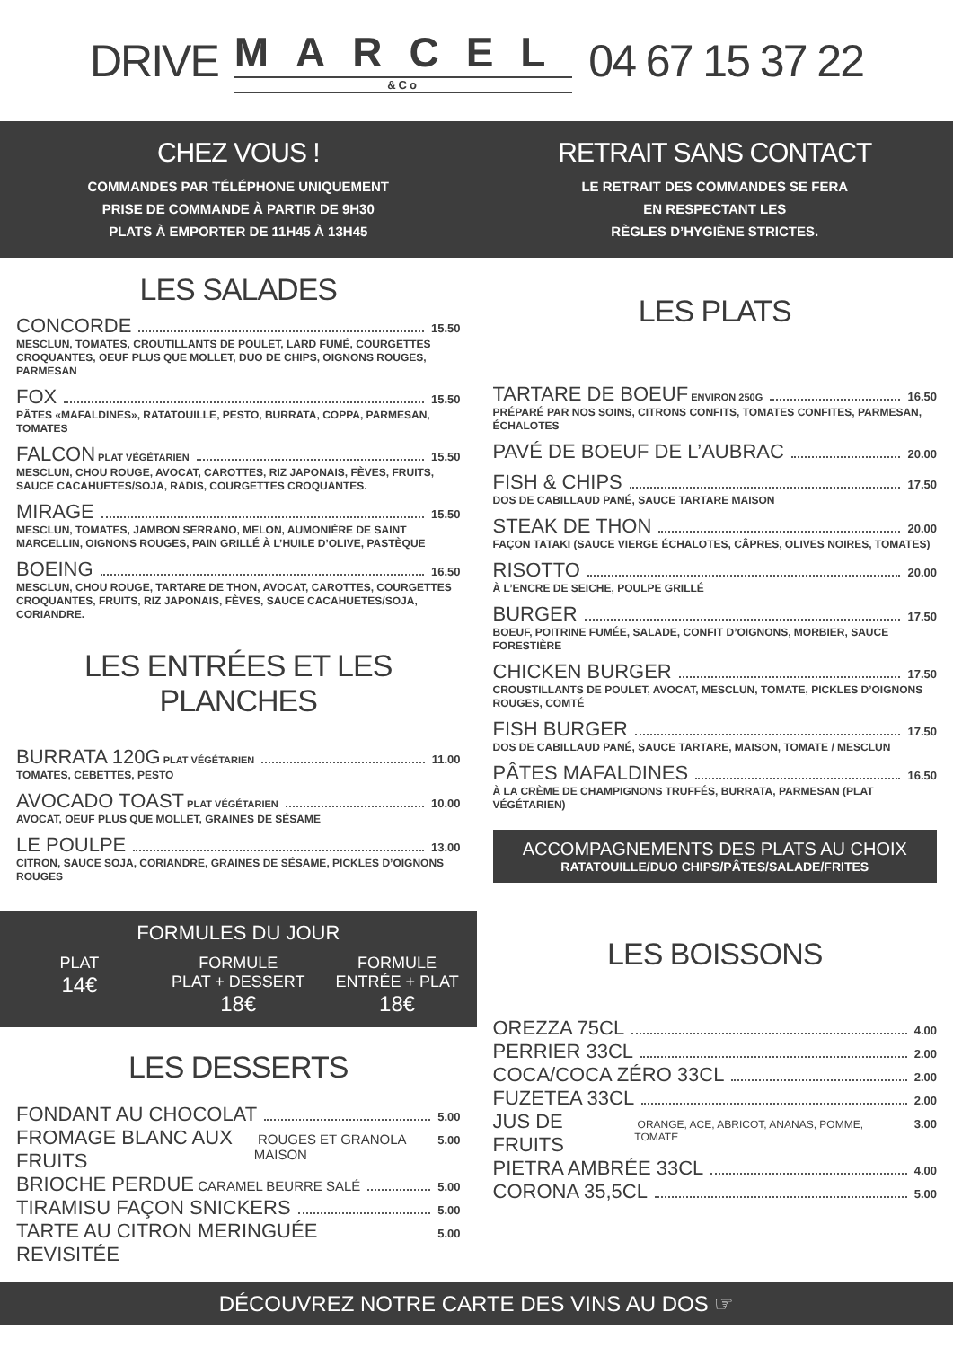DRIVE
MARCEL
&Co
04 67 15 37 22
CHEZ VOUS !
COMMANDES PAR TÉLÉPHONE UNIQUEMENT
PRISE DE COMMANDE À PARTIR DE 9H30
PLATS À EMPORTER DE 11H45 À 13H45
RETRAIT SANS CONTACT
LE RETRAIT DES COMMANDES SE FERA
EN RESPECTANT LES
RÈGLES D’HYGIÈNE STRICTES.
LES SALADES
CONCORDE 15.50
MESCLUN, TOMATES, CROUTILLANTS DE POULET, LARD FUMÉ, COURGETTES CROQUANTES, OEUF PLUS QUE MOLLET, DUO DE CHIPS, OIGNONS ROUGES, PARMESAN
FOX 15.50
PÂTES «MAFALDINES», RATATOUILLE, PESTO, BURRATA, COPPA, PARMESAN, TOMATES
FALCON PLAT VÉGÉTARIEN 15.50
MESCLUN, CHOU ROUGE, AVOCAT, CAROTTES, RIZ JAPONAIS, FÈVES, FRUITS, SAUCE CACAHUETES/SOJA, RADIS, COURGETTES CROQUANTES.
MIRAGE 15.50
MESCLUN, TOMATES, JAMBON SERRANO, MELON, AUMONIÈRE DE SAINT MARCELLIN, OIGNONS ROUGES, PAIN GRILLÉ À L’HUILE D’OLIVE, PASTÈQUE
BOEING 16.50
MESCLUN, CHOU ROUGE, TARTARE DE THON, AVOCAT, CAROTTES, COURGETTES CROQUANTES, FRUITS, RIZ JAPONAIS, FÈVES, SAUCE CACAHUETES/SOJA, CORIANDRE.
LES ENTRÉES ET LES PLANCHES
BURRATA 120G PLAT VÉGÉTARIEN 11.00
TOMATES, CEBETTES, PESTO
AVOCADO TOAST PLAT VÉGÉTARIEN 10.00
AVOCAT, OEUF PLUS QUE MOLLET, GRAINES DE SÉSAME
LE POULPE 13.00
CITRON, SAUCE SOJA, CORIANDRE, GRAINES DE SÉSAME, PICKLES D’OIGNONS ROUGES
FORMULES DU JOUR
PLAT
14€
FORMULE
PLAT + DESSERT
18€
FORMULE
ENTRÉE + PLAT
18€
LES DESSERTS
FONDANT AU CHOCOLAT 5.00
FROMAGE BLANC AUX FRUITS ROUGES ET GRANOLA MAISON 5.00
BRIOCHE PERDUE CARAMEL BEURRE SALÉ 5.00
TIRAMISU FAÇON SNICKERS 5.00
TARTE AU CITRON MERINGUÉE REVISITÉE 5.00
LES PLATS
TARTARE DE BOEUF ENVIRON 250G 16.50
PRÉPARÉ PAR NOS SOINS, CITRONS CONFITS, TOMATES CONFITES, PARMESAN, ÉCHALOTES
PAVÉ DE BOEUF DE L’AUBRAC 20.00
FISH & CHIPS 17.50
DOS DE CABILLAUD PANÉ, SAUCE TARTARE MAISON
STEAK DE THON 20.00
FAÇON TATAKI (SAUCE VIERGE ÉCHALOTES, CÂPRES, OLIVES NOIRES, TOMATES)
RISOTTO 20.00
À L’ENCRE DE SEICHE, POULPE GRILLÉ
BURGER 17.50
BOEUF, POITRINE FUMÉE, SALADE, CONFIT D’OIGNONS, MORBIER, SAUCE FORESTIÈRE
CHICKEN BURGER 17.50
CROUSTILLANTS DE POULET, AVOCAT, MESCLUN, TOMATE, PICKLES D’OIGNONS ROUGES, COMTÉ
FISH BURGER 17.50
DOS DE CABILLAUD PANÉ, SAUCE TARTARE, MAISON, TOMATE / MESCLUN
PÂTES MAFALDINES 16.50
À LA CRÈME DE CHAMPIGNONS TRUFFÉS, BURRATA, PARMESAN (PLAT VÉGÉTARIEN)
ACCOMPAGNEMENTS DES PLATS AU CHOIX
RATATOUILLE/DUO CHIPS/PÂTES/SALADE/FRITES
LES BOISSONS
OREZZA 75CL 4.00
PERRIER 33CL 2.00
COCA/COCA ZÉRO 33CL 2.00
FUZETEA 33CL 2.00
JUS DE FRUITS ORANGE, ACE, ABRICOT, ANANAS, POMME, TOMATE 3.00
PIETRA AMBRÉE 33CL 4.00
CORONA 35,5CL 5.00
DÉCOUVREZ NOTRE CARTE DES VINS AU DOS ☞